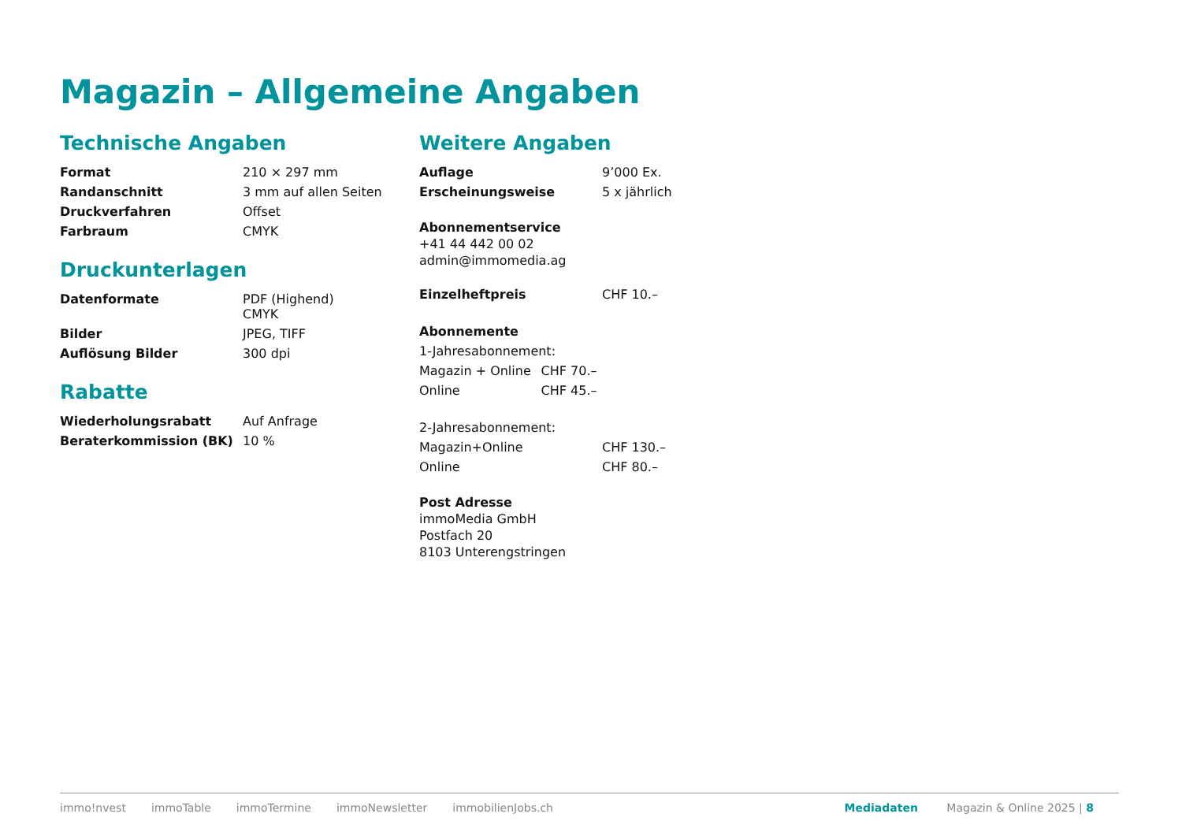Magazin – Allgemeine Angaben
Technische Angaben
| Format | 210 × 297 mm |
| Randanschnitt | 3 mm auf allen Seiten |
| Druckverfahren | Offset |
| Farbraum | CMYK |
Druckunterlagen
| Datenformate | PDF (Highend) CMYK |
| Bilder | JPEG, TIFF |
| Auflösung Bilder | 300 dpi |
Rabatte
| Wiederholungsrabatt | Auf Anfrage |
| Beraterkommission (BK) | 10 % |
Weitere Angaben
| Auflage | 9’000 Ex. |
| Erscheinungsweise | 5 x jährlich |
Abonnementservice
+41 44 442 00 02
admin@immomedia.ag
| Einzelheftpreis | CHF 10.– |
| Abonnemente | |
| 1-Jahresabonnement: | |
| Magazin + Online | CHF 70.– |
| Online | CHF 45.– |
| 2-Jahresabonnement: | |
| Magazin+Online | CHF 130.– |
| Online | CHF 80.– |
Post Adresse
immoMedia GmbH
Postfach 20
8103 Unterengstringen
immo!nvest immoTable immoTermine immoNewsletter immobilienJobs.ch Mediadaten Magazin & Online 2025 | 8